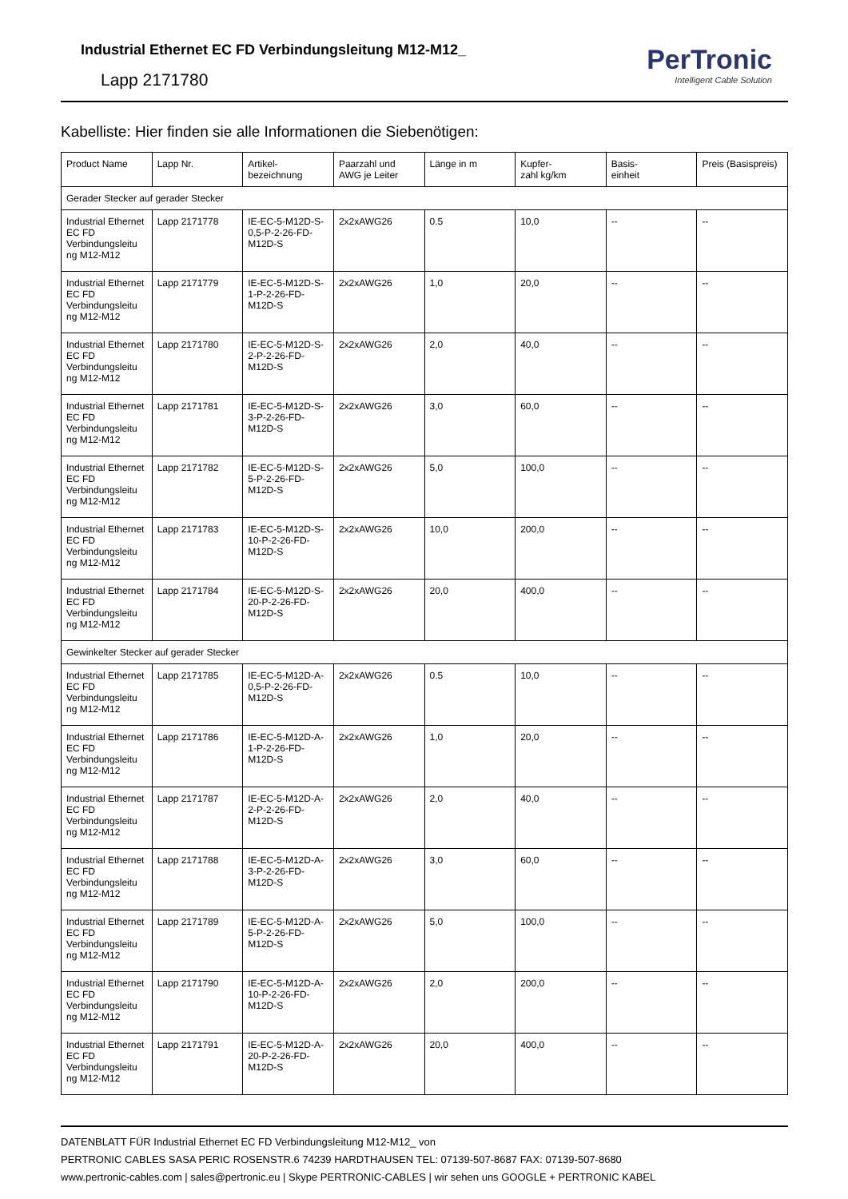Industrial Ethernet EC FD Verbindungsleitung M12-M12_
Lapp 2171780
PerTronic
Intelligent Cable Solution
Kabelliste: Hier finden sie alle Informationen die Siebenötigen:
| Product Name | Lapp Nr. | Artikel- bezeichnung | Paarzahl und AWG je Leiter | Länge in m | Kupfer- zahl kg/km | Basis- einheit | Preis (Basispreis) |
| --- | --- | --- | --- | --- | --- | --- | --- |
| Gerader Stecker auf gerader Stecker | | | | | | | |
| Industrial Ethernet EC FD Verbindungsleitu ng M12-M12 | Lapp 2171778 | IE-EC-5-M12D-S-0,5-P-2-26-FD-M12D-S | 2x2xAWG26 | 0.5 | 10,0 | -- | -- |
| Industrial Ethernet EC FD Verbindungsleitu ng M12-M12 | Lapp 2171779 | IE-EC-5-M12D-S-1-P-2-26-FD-M12D-S | 2x2xAWG26 | 1,0 | 20,0 | -- | -- |
| Industrial Ethernet EC FD Verbindungsleitu ng M12-M12 | Lapp 2171780 | IE-EC-5-M12D-S-2-P-2-26-FD-M12D-S | 2x2xAWG26 | 2,0 | 40,0 | -- | -- |
| Industrial Ethernet EC FD Verbindungsleitu ng M12-M12 | Lapp 2171781 | IE-EC-5-M12D-S-3-P-2-26-FD-M12D-S | 2x2xAWG26 | 3,0 | 60,0 | -- | -- |
| Industrial Ethernet EC FD Verbindungsleitu ng M12-M12 | Lapp 2171782 | IE-EC-5-M12D-S-5-P-2-26-FD-M12D-S | 2x2xAWG26 | 5,0 | 100,0 | -- | -- |
| Industrial Ethernet EC FD Verbindungsleitu ng M12-M12 | Lapp 2171783 | IE-EC-5-M12D-S-10-P-2-26-FD-M12D-S | 2x2xAWG26 | 10,0 | 200,0 | -- | -- |
| Industrial Ethernet EC FD Verbindungsleitu ng M12-M12 | Lapp 2171784 | IE-EC-5-M12D-S-20-P-2-26-FD-M12D-S | 2x2xAWG26 | 20,0 | 400,0 | -- | -- |
| Gewinkelter Stecker auf gerader Stecker | | | | | | | |
| Industrial Ethernet EC FD Verbindungsleitu ng M12-M12 | Lapp 2171785 | IE-EC-5-M12D-A-0,5-P-2-26-FD-M12D-S | 2x2xAWG26 | 0.5 | 10,0 | -- | -- |
| Industrial Ethernet EC FD Verbindungsleitu ng M12-M12 | Lapp 2171786 | IE-EC-5-M12D-A-1-P-2-26-FD-M12D-S | 2x2xAWG26 | 1,0 | 20,0 | -- | -- |
| Industrial Ethernet EC FD Verbindungsleitu ng M12-M12 | Lapp 2171787 | IE-EC-5-M12D-A-2-P-2-26-FD-M12D-S | 2x2xAWG26 | 2,0 | 40,0 | -- | -- |
| Industrial Ethernet EC FD Verbindungsleitu ng M12-M12 | Lapp 2171788 | IE-EC-5-M12D-A-3-P-2-26-FD-M12D-S | 2x2xAWG26 | 3,0 | 60,0 | -- | -- |
| Industrial Ethernet EC FD Verbindungsleitu ng M12-M12 | Lapp 2171789 | IE-EC-5-M12D-A-5-P-2-26-FD-M12D-S | 2x2xAWG26 | 5,0 | 100,0 | -- | -- |
| Industrial Ethernet EC FD Verbindungsleitu ng M12-M12 | Lapp 2171790 | IE-EC-5-M12D-A-10-P-2-26-FD-M12D-S | 2x2xAWG26 | 2,0 | 200,0 | -- | -- |
| Industrial Ethernet EC FD Verbindungsleitu ng M12-M12 | Lapp 2171791 | IE-EC-5-M12D-A-20-P-2-26-FD-M12D-S | 2x2xAWG26 | 20,0 | 400,0 | -- | -- |
DATENBLATT FÜR Industrial Ethernet EC FD Verbindungsleitung M12-M12_ von
PERTRONIC CABLES SASA PERIC ROSENSTR.6 74239 HARDTHAUSEN TEL: 07139-507-8687 FAX: 07139-507-8680
www.pertronic-cables.com | sales@pertronic.eu | Skype PERTRONIC-CABLES | wir sehen uns GOOGLE + PERTRONIC KABEL